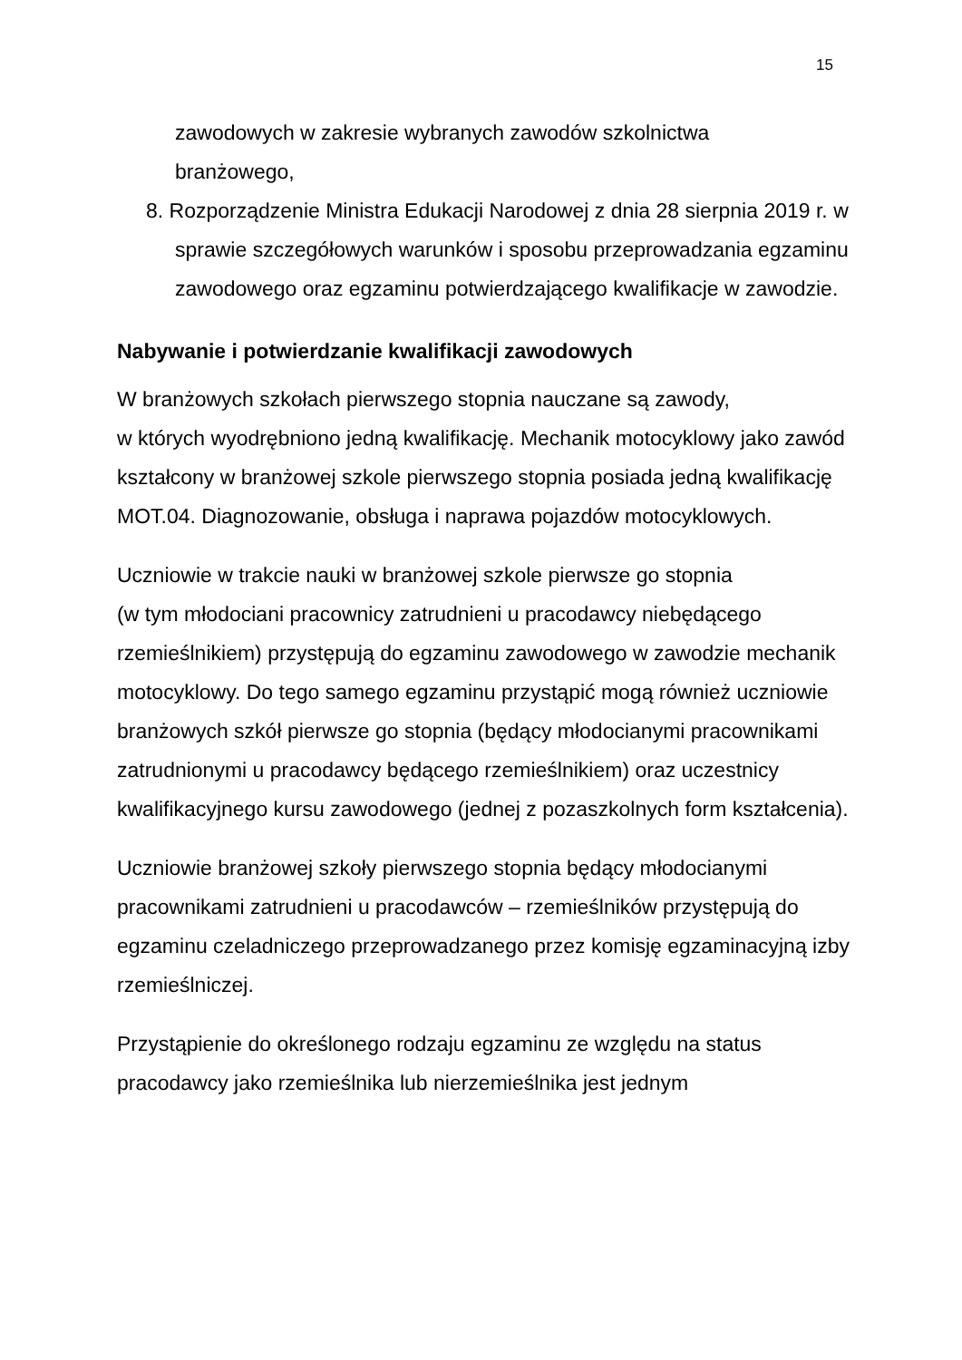15
zawodowych w zakresie wybranych zawodów szkolnictwa
branżowego,
8. Rozporządzenie Ministra Edukacji Narodowej z dnia 28 sierpnia 2019 r. w sprawie szczegółowych warunków i sposobu przeprowadzania egzaminu zawodowego oraz egzaminu potwierdzającego kwalifikacje w zawodzie.
Nabywanie i potwierdzanie kwalifikacji zawodowych
W branżowych szkołach pierwszego stopnia nauczane są zawody,
w których wyodrębniono jedną kwalifikację. Mechanik motocyklowy jako zawód kształcony w branżowej szkole pierwszego stopnia posiada jedną kwalifikację MOT.04. Diagnozowanie, obsługa i naprawa pojazdów motocyklowych.
Uczniowie w trakcie nauki w branżowej szkole pierwsze go stopnia
(w tym młodociani pracownicy zatrudnieni u pracodawcy niebędącego rzemieślnikiem) przystępują do egzaminu zawodowego w zawodzie mechanik motocyklowy. Do tego samego egzaminu przystąpić mogą również uczniowie branżowych szkół pierwsze go stopnia (będący młodocianymi pracownikami zatrudnionymi u pracodawcy będącego rzemieślnikiem) oraz uczestnicy kwalifikacyjnego kursu zawodowego (jednej z pozaszkolnych form kształcenia).
Uczniowie branżowej szkoły pierwszego stopnia będący młodocianymi pracownikami zatrudnieni u pracodawców – rzemieślników przystępują do egzaminu czeladniczego przeprowadzanego przez komisję egzaminacyjną izby rzemieślniczej.
Przystąpienie do określonego rodzaju egzaminu ze względu na status pracodawcy jako rzemieślnika lub nierzemieślnika jest jednym